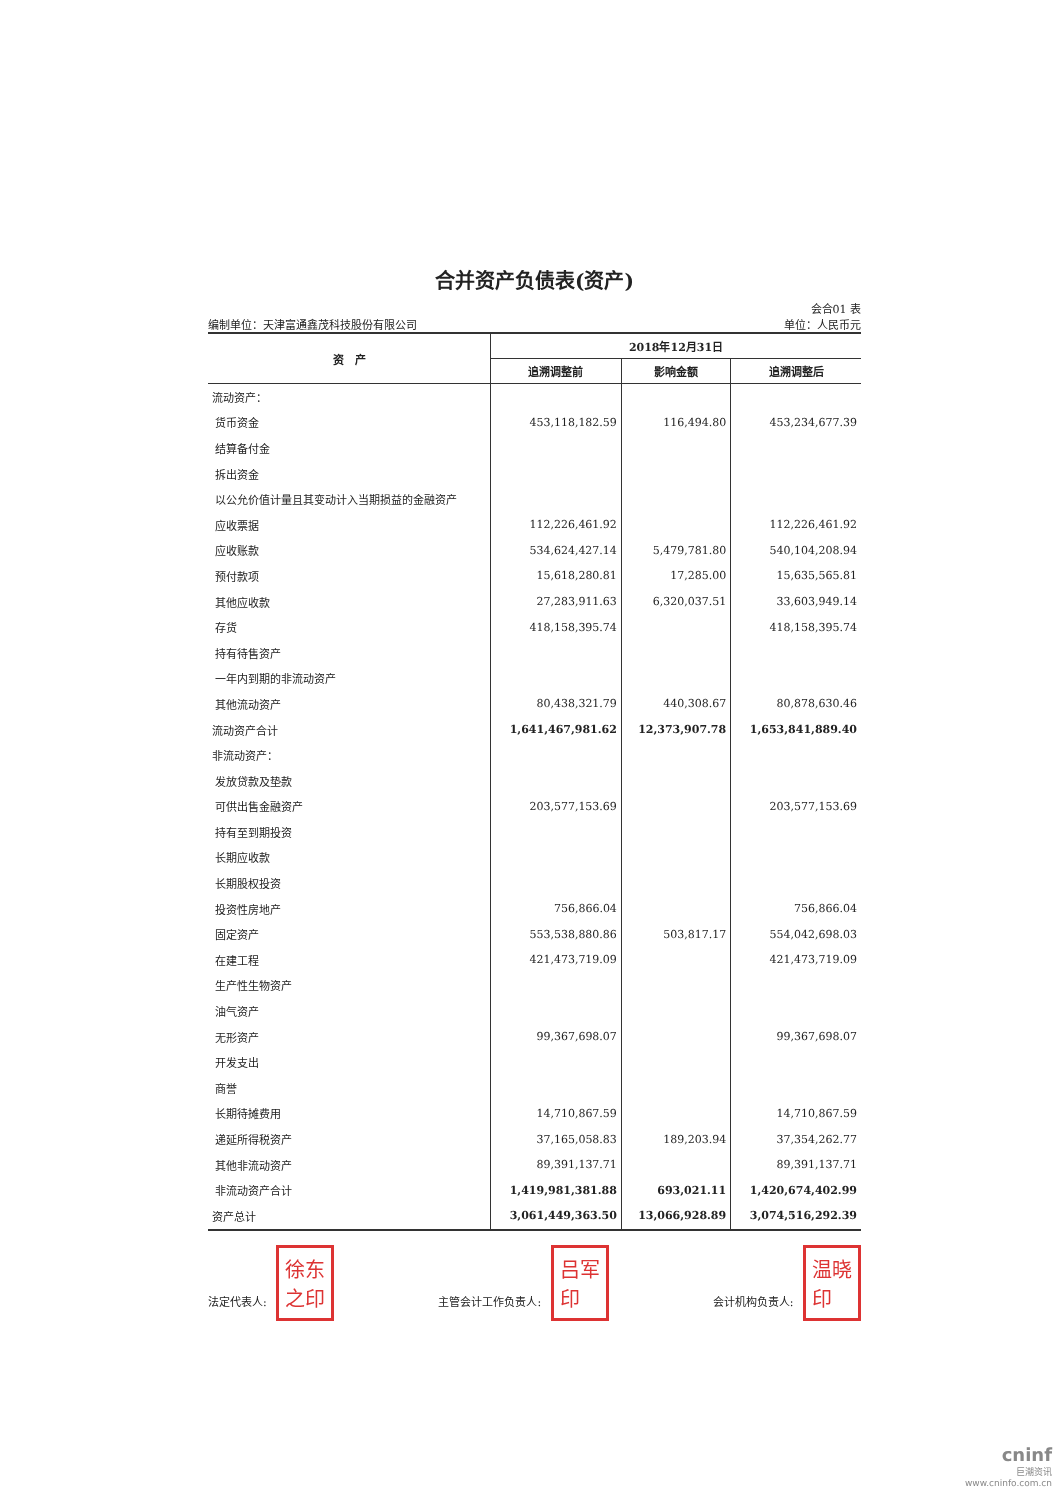合并资产负债表(资产)
会合01 表
编制单位：天津富通鑫茂科技股份有限公司 单位：人民币元
| 资 产 | 2018年12月31日 | | |
| --- | --- | --- | --- |
| | 追溯调整前 | 影响金额 | 追溯调整后 |
| 流动资产： | | | |
| 货币资金 | 453,118,182.59 | 116,494.80 | 453,234,677.39 |
| 结算备付金 | | | |
| 拆出资金 | | | |
| 以公允价值计量且其变动计入当期损益的金融资产 | | | |
| 应收票据 | 112,226,461.92 | | 112,226,461.92 |
| 应收账款 | 534,624,427.14 | 5,479,781.80 | 540,104,208.94 |
| 预付款项 | 15,618,280.81 | 17,285.00 | 15,635,565.81 |
| 其他应收款 | 27,283,911.63 | 6,320,037.51 | 33,603,949.14 |
| 存货 | 418,158,395.74 | | 418,158,395.74 |
| 持有待售资产 | | | |
| 一年内到期的非流动资产 | | | |
| 其他流动资产 | 80,438,321.79 | 440,308.67 | 80,878,630.46 |
| 流动资产合计 | 1,641,467,981.62 | 12,373,907.78 | 1,653,841,889.40 |
| 非流动资产： | | | |
| 发放贷款及垫款 | | | |
| 可供出售金融资产 | 203,577,153.69 | | 203,577,153.69 |
| 持有至到期投资 | | | |
| 长期应收款 | | | |
| 长期股权投资 | | | |
| 投资性房地产 | 756,866.04 | | 756,866.04 |
| 固定资产 | 553,538,880.86 | 503,817.17 | 554,042,698.03 |
| 在建工程 | 421,473,719.09 | | 421,473,719.09 |
| 生产性生物资产 | | | |
| 油气资产 | | | |
| 无形资产 | 99,367,698.07 | | 99,367,698.07 |
| 开发支出 | | | |
| 商誉 | | | |
| 长期待摊费用 | 14,710,867.59 | | 14,710,867.59 |
| 递延所得税资产 | 37,165,058.83 | 189,203.94 | 37,354,262.77 |
| 其他非流动资产 | 89,391,137.71 | | 89,391,137.71 |
| 非流动资产合计 | 1,419,981,381.88 | 693,021.11 | 1,420,674,402.99 |
| 资产总计 | 3,061,449,363.50 | 13,066,928.89 | 3,074,516,292.39 |
法定代表人: 徐东
之印
主管会计工作负责人: 吕军
印
会计机构负责人: 温晓
印
cninf
巨潮资讯
www.cninfo.com.cn